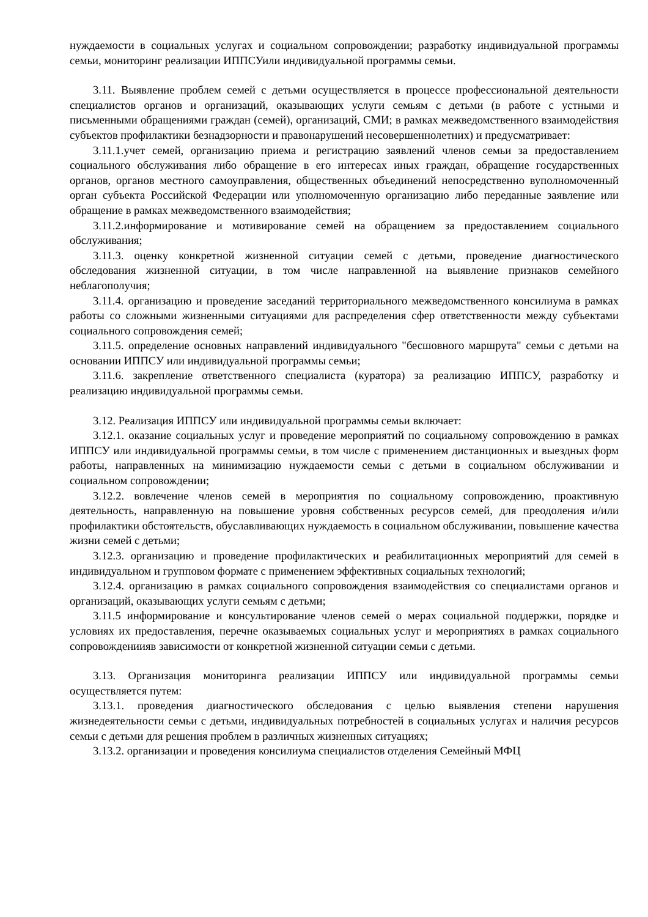нуждаемости в социальных услугах и социальном сопровождении; разработку индивидуальной программы семьи, мониторинг реализации ИППСУили индивидуальной программы семьи.
3.11. Выявление проблем семей с детьми осуществляется в процессе профессиональной деятельности специалистов органов и организаций, оказывающих услуги семьям с детьми (в работе с устными и письменными обращениями граждан (семей), организаций, СМИ; в рамках межведомственного взаимодействия субъектов профилактики безнадзорности и правонарушений несовершеннолетних) и предусматривает:
3.11.1.учет семей, организацию приема и регистрацию заявлений членов семьи за предоставлением социального обслуживания либо обращение в его интересах иных граждан, обращение государственных органов, органов местного самоуправления, общественных объединений непосредственно вуполномоченный орган субъекта Российской Федерации или уполномоченную организацию либо переданные заявление или обращение в рамках межведомственного взаимодействия;
3.11.2.информирование и мотивирование семей на обращением за предоставлением социального обслуживания;
3.11.3. оценку конкретной жизненной ситуации семей с детьми, проведение диагностического обследования жизненной ситуации, в том числе направленной на выявление признаков семейного неблагополучия;
3.11.4. организацию и проведение заседаний территориального межведомственного консилиума в рамках работы со сложными жизненными ситуациями для распределения сфер ответственности между субъектами социального сопровождения семей;
3.11.5. определение основных направлений индивидуального "бесшовного маршрута" семьи с детьми на основании ИППСУ или индивидуальной программы семьи;
3.11.6. закрепление ответственного специалиста (куратора) за реализацию ИППСУ, разработку и реализацию индивидуальной программы семьи.
3.12. Реализация ИППСУ или индивидуальной программы семьи включает:
3.12.1. оказание социальных услуг и проведение мероприятий по социальному сопровождению в рамках ИППСУ или индивидуальной программы семьи, в том числе с применением дистанционных и выездных форм работы, направленных на минимизацию нуждаемости семьи с детьми в социальном обслуживании и социальном сопровождении;
3.12.2. вовлечение членов семей в мероприятия по социальному сопровождению, проактивную деятельность, направленную на повышение уровня собственных ресурсов семей, для преодоления и/или профилактики обстоятельств, обуславливающих нуждаемость в социальном обслуживании, повышение качества жизни семей с детьми;
3.12.3. организацию и проведение профилактических и реабилитационных мероприятий для семей в индивидуальном и групповом формате с применением эффективных социальных технологий;
3.12.4. организацию в рамках социального сопровождения взаимодействия со специалистами органов и организаций, оказывающих услуги семьям с детьми;
3.11.5 информирование и консультирование членов семей о мерах социальной поддержки, порядке и условиях их предоставления, перечне оказываемых социальных услуг и мероприятиях в рамках социального сопровождениияв зависимости от конкретной жизненной ситуации семьи с детьми.
3.13. Организация мониторинга реализации ИППСУ или индивидуальной программы семьи осуществляется путем:
3.13.1. проведения диагностического обследования с целью выявления степени нарушения жизнедеятельности семьи с детьми, индивидуальных потребностей в социальных услугах и наличия ресурсов семьи с детьми для решения проблем в различных жизненных ситуациях;
3.13.2. организации и проведения консилиума специалистов отделения Семейный МФЦ